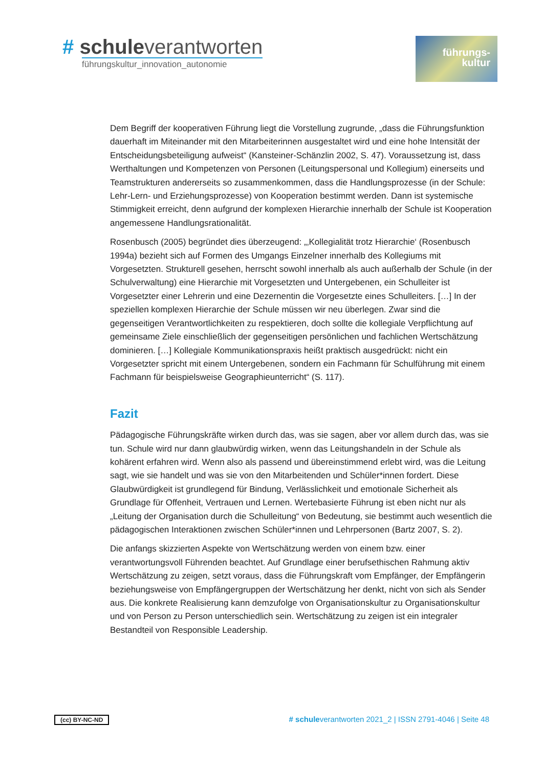# schule verantworten
führungskultur_innovation_autonomie
führungs-
kultur
Dem Begriff der kooperativen Führung liegt die Vorstellung zugrunde, „dass die Führungs­funktion dauerhaft im Miteinander mit den Mitarbeiterinnen ausgestaltet wird und eine hohe Intensität der Entscheidungsbeteiligung aufweist“ (Kansteiner-Schänzlin 2002, S. 47). Voraussetzung ist, dass Werthaltungen und Kompetenzen von Personen (Leitungspersonal und Kollegium) einerseits und Teamstrukturen andererseits so zusammenkommen, dass die Handlungsprozesse (in der Schule: Lehr-Lern- und Erziehungsprozesse) von Kooperation bestimmt werden. Dann ist systemische Stimmigkeit erreicht, denn aufgrund der komplexen Hierarchie innerhalb der Schule ist Kooperation angemessene Handlungsrationalität.
Rosenbusch (2005) begründet dies überzeugend: „‚Kollegialität trotz Hierarchie‘ (Rosenbusch 1994a) bezieht sich auf Formen des Umgangs Einzelner innerhalb des Kollegiums mit Vorgesetzten. Strukturell gesehen, herrscht sowohl innerhalb als auch außerhalb der Schule (in der Schulverwaltung) eine Hierarchie mit Vorgesetzten und Untergebenen, ein Schulleiter ist Vorgesetzter einer Lehrerin und eine Dezernentin die Vorgesetzte eines Schulleiters. […] In der speziellen komplexen Hierarchie der Schule müssen wir neu überlegen. Zwar sind die gegenseitigen Verantwortlichkeiten zu respektieren, doch sollte die kollegiale Verpflichtung auf gemeinsame Ziele einschließlich der gegenseitigen persönlichen und fachlichen Wertschätzung dominieren. […] Kollegiale Kommunikationspraxis heißt praktisch ausgedrückt: nicht ein Vorgesetzter spricht mit einem Untergebenen, sondern ein Fachmann für Schulführung mit einem Fachmann für beispielsweise Geographieunterricht“ (S. 117).
Fazit
Pädagogische Führungskräfte wirken durch das, was sie sagen, aber vor allem durch das, was sie tun. Schule wird nur dann glaubwürdig wirken, wenn das Leitungshandeln in der Schule als kohärent erfahren wird. Wenn also als passend und übereinstimmend erlebt wird, was die Leitung sagt, wie sie handelt und was sie von den Mitarbeitenden und Schüler*innen fordert. Diese Glaubwürdigkeit ist grundlegend für Bindung, Verlässlichkeit und emotionale Sicherheit als Grundlage für Offenheit, Vertrauen und Lernen. Wertebasierte Führung ist eben nicht nur als „Leitung der Organisation durch die Schulleitung“ von Bedeutung, sie bestimmt auch wesentlich die pädagogischen Interaktionen zwischen Schüler*innen und Lehrpersonen (Bartz 2007, S. 2).
Die anfangs skizzierten Aspekte von Wertschätzung werden von einem bzw. einer verantwortungsvoll Führenden beachtet. Auf Grundlage einer berufsethischen Rahmung aktiv Wertschätzung zu zeigen, setzt voraus, dass die Führungskraft vom Empfänger, der Empfängerin beziehungsweise von Empfängergruppen der Wertschätzung her denkt, nicht von sich als Sender aus. Die konkrete Realisierung kann demzufolge von Organisationskultur zu Organisationskultur und von Person zu Person unterschiedlich sein. Wertschätzung zu zeigen ist ein integraler Bestandteil von Responsible Leadership.
(cc) BY-NC-ND # schuleverantworten 2021_2 | ISSN 2791-4046 | Seite 48